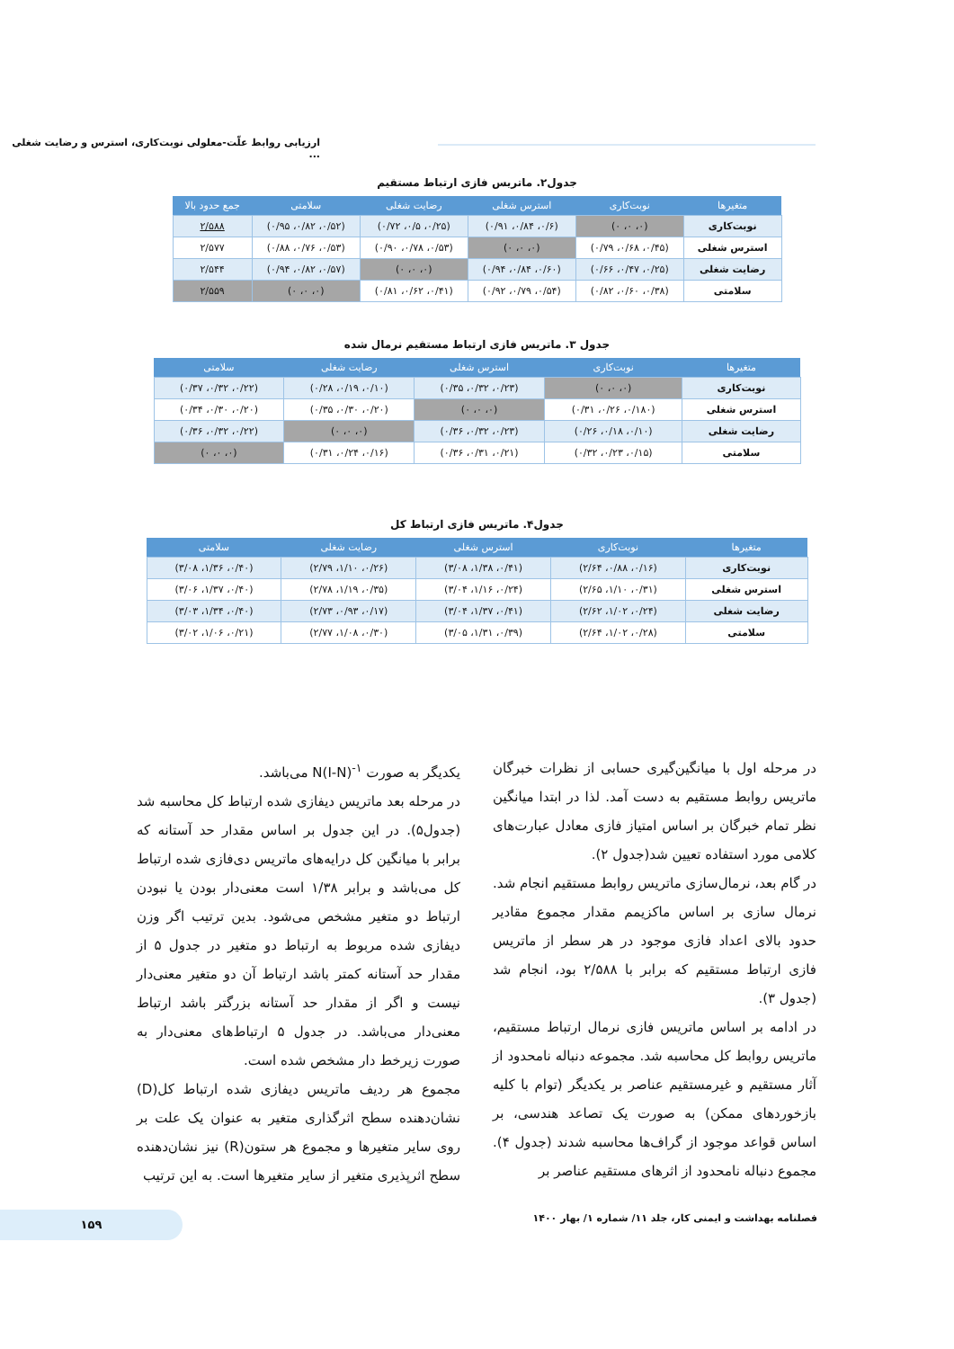ارزیابی روابط علّت-معلولی نوبت‌کاری، استرس و رضایت شغلی ...
جدول۲. ماتریس فازی ارتباط مستقیم
| متغیرها | نوبت‌کاری | استرس شغلی | رضایت شغلی | سلامتی | جمع حدود بالا |
| --- | --- | --- | --- | --- | --- |
| نوبت‌کاری | (۰، ۰، ۰) | (۰/۶، ۰/۸۴، ۰/۹۱) | (۰/۲۵، ۰/۵، ۰/۷۲) | (۰/۵۲، ۰/۸۲، ۰/۹۵) | ۲/۵۸۸ |
| استرس شغلی | (۰/۴۵، ۰/۶۸، ۰/۷۹) | (۰، ۰، ۰) | (۰/۵۳، ۰/۷۸، ۰/۹۰) | (۰/۵۳، ۰/۷۶، ۰/۸۸) | ۲/۵۷۷ |
| رضایت شغلی | (۰/۲۵، ۰/۴۷، ۰/۶۶) | (۰/۶۰، ۰/۸۴، ۰/۹۴) | (۰، ۰، ۰) | (۰/۵۷، ۰/۸۲، ۰/۹۴) | ۲/۵۴۴ |
| سلامتی | (۰/۳۸، ۰/۶۰، ۰/۸۲) | (۰/۵۴، ۰/۷۹، ۰/۹۲) | (۰/۴۱، ۰/۶۲، ۰/۸۱) | (۰، ۰، ۰) | ۲/۵۵۹ |
جدول ۳. ماتریس فازی ارتباط مستقیم نرمال شده
| متغیرها | نوبت‌کاری | استرس شغلی | رضایت شغلی | سلامتی |
| --- | --- | --- | --- | --- |
| نوبت‌کاری | (۰، ۰، ۰) | (۰/۲۳، ۰/۳۲، ۰/۳۵) | (۰/۱۰، ۰/۱۹، ۰/۲۸) | (۰/۲۲، ۰/۳۲، ۰/۳۷) |
| استرس شغلی | (۰/۱۸۰، ۰/۲۶، ۰/۳۱) | (۰، ۰، ۰) | (۰/۲۰، ۰/۳۰، ۰/۳۵) | (۰/۲۰، ۰/۳۰، ۰/۳۴) |
| رضایت شغلی | (۰/۱۰، ۰/۱۸، ۰/۲۶) | (۰/۲۳، ۰/۳۲، ۰/۳۶) | (۰، ۰، ۰) | (۰/۲۲، ۰/۳۲، ۰/۳۶) |
| سلامتی | (۰/۱۵، ۰/۲۳، ۰/۳۲) | (۰/۲۱، ۰/۳۱، ۰/۳۶) | (۰/۱۶، ۰/۲۴، ۰/۳۱) | (۰، ۰، ۰) |
جدول۴. ماتریس فازی ارتباط کل
| متغیرها | نوبت‌کاری | استرس شغلی | رضایت شغلی | سلامتی |
| --- | --- | --- | --- | --- |
| نوبت‌کاری | (۰/۱۶، ۰/۸۸، ۲/۶۴) | (۰/۴۱، ۱/۳۸، ۳/۰۸) | (۰/۲۶، ۱/۱۰، ۲/۷۹) | (۰/۴۰، ۱/۳۶، ۳/۰۸) |
| استرس شغلی | (۰/۳۱، ۱/۱۰، ۲/۶۵) | (۰/۲۴، ۱/۱۶، ۳/۰۴) | (۰/۳۵، ۱/۱۹، ۲/۷۸) | (۰/۴۰، ۱/۳۷، ۳/۰۶) |
| رضایت شغلی | (۰/۲۴، ۱/۰۲، ۲/۶۲) | (۰/۴۱، ۱/۳۷، ۳/۰۴) | (۰/۱۷، ۰/۹۳، ۲/۷۳) | (۰/۴۰، ۱/۳۴، ۳/۰۳) |
| سلامتی | (۰/۲۸، ۱/۰۲، ۲/۶۴) | (۰/۳۹، ۱/۳۱، ۳/۰۵) | (۰/۳۰، ۱/۰۸، ۲/۷۷) | (۰/۲۱، ۱/۰۶، ۳/۰۲) |
در مرحله اول با میانگین‌گیری حسابی از نظرات خبرگان ماتریس روابط مستقیم به دست آمد. لذا در ابتدا میانگین نظر تمام خبرگان بر اساس امتیاز فازی معادل عبارت‌های کلامی مورد استفاده تعیین شد(جدول ۲).
در گام بعد، نرمال‌سازی ماتریس روابط مستقیم انجام شد. نرمال سازی بر اساس ماکزیمم مقدار مجموع مقادیر حدود بالای اعداد فازی موجود در هر سطر از ماتریس فازی ارتباط مستقیم که برابر با ۲/۵۸۸ بود، انجام شد (جدول ۳).
در ادامه بر اساس ماتریس فازی نرمال ارتباط مستقیم، ماتریس روابط کل محاسبه شد. مجموعه دنباله نامحدود از آثار مستقیم و غیرمستقیم عناصر بر یکدیگر (توام با کلیه بازخوردهای ممکن) به صورت یک تصاعد هندسی، بر اساس قواعد موجود از گراف‌ها محاسبه شدند (جدول ۴). مجموع دنباله نامحدود از اثرهای مستقیم عناصر بر
یکدیگر به صورت N(I-N)<sup>-۱</sup> می‌باشد.
در مرحله بعد ماتریس دیفازی شده ارتباط کل محاسبه شد (جدول۵). در این جدول بر اساس مقدار حد آستانه که برابر با میانگین کل درایه‌های ماتریس دی‌فازی شده ارتباط کل می‌باشد و برابر ۱/۳۸ است معنی‌دار بودن یا نبودن ارتباط دو متغیر مشخص می‌شود. بدین ترتیب اگر وزن دیفازی شده مربوط به ارتباط دو متغیر در جدول ۵ از مقدار حد آستانه کمتر باشد ارتباط آن دو متغیر معنی‌دار نیست و اگر از مقدار حد آستانه بزرگتر باشد ارتباط معنی‌دار می‌باشد. در جدول ۵ ارتباط‌های معنی‌دار به صورت زیرخط دار مشخص شده است.
مجموع هر ردیف ماتریس دیفازی شده ارتباط کل(D) نشان‌دهنده سطح اثرگذاری متغیر به عنوان یک علت بر روی سایر متغیرها و مجموع هر ستون(R) نیز نشان‌دهنده سطح اثرپذیری متغیر از سایر متغیرها است. به این ترتیب
فصلنامه بهداشت و ایمنی کار، جلد ۱۱/ شماره ۱/ بهار ۱۴۰۰
۱۵۹